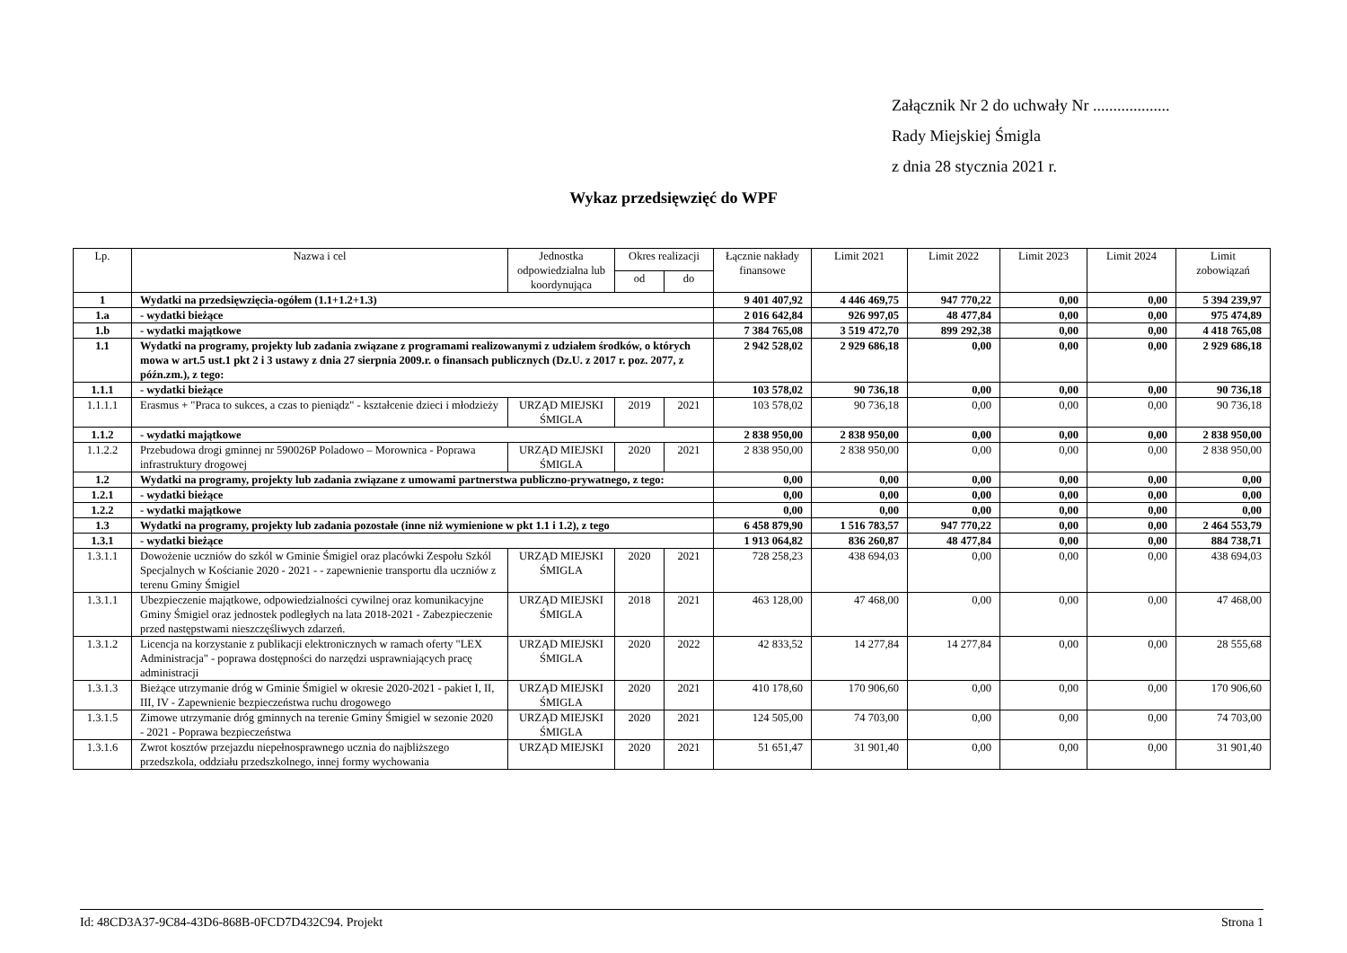Załącznik Nr 2 do uchwały Nr ...................
Rady Miejskiej Śmigla
z dnia 28 stycznia 2021 r.
Wykaz przedsięwzięć do WPF
| Lp. | Nazwa i cel | Jednostka odpowiedzialna lub koordynująca | Okres realizacji | | Łącznie nakłady finansowe | Limit 2021 | Limit 2022 | Limit 2023 | Limit 2024 | Limit zobowiązań |
| --- | --- | --- | --- | --- | --- | --- | --- | --- | --- | --- |
| | | | od | do | | | | | | |
| 1 | Wydatki na przedsięwzięcia-ogółem (1.1+1.2+1.3) | | | | 9 401 407,92 | 4 446 469,75 | 947 770,22 | 0,00 | 0,00 | 5 394 239,97 |
| 1.a | - wydatki bieżące | | | | 2 016 642,84 | 926 997,05 | 48 477,84 | 0,00 | 0,00 | 975 474,89 |
| 1.b | - wydatki majątkowe | | | | 7 384 765,08 | 3 519 472,70 | 899 292,38 | 0,00 | 0,00 | 4 418 765,08 |
| 1.1 | Wydatki na programy, projekty lub zadania związane z programami realizowanymi z udziałem środków, o których mowa w art.5 ust.1 pkt 2 i 3 ustawy z dnia 27 sierpnia 2009.r. o finansach publicznych (Dz.U. z 2017 r. poz. 2077, z późn.zm.), z tego: | | | | 2 942 528,02 | 2 929 686,18 | 0,00 | 0,00 | 0,00 | 2 929 686,18 |
| 1.1.1 | - wydatki bieżące | | | | 103 578,02 | 90 736,18 | 0,00 | 0,00 | 0,00 | 90 736,18 |
| 1.1.1.1 | Erasmus + "Praca to sukces, a czas to pieniądz" - kształcenie dzieci i młodzieży | URZĄD MIEJSKI ŚMIGLA | 2019 | 2021 | 103 578,02 | 90 736,18 | 0,00 | 0,00 | 0,00 | 90 736,18 |
| 1.1.2 | - wydatki majątkowe | | | | 2 838 950,00 | 2 838 950,00 | 0,00 | 0,00 | 0,00 | 2 838 950,00 |
| 1.1.2.2 | Przebudowa drogi gminnej nr 590026P Poladowo – Morownica - Poprawa infrastruktury drogowej | URZĄD MIEJSKI ŚMIGLA | 2020 | 2021 | 2 838 950,00 | 2 838 950,00 | 0,00 | 0,00 | 0,00 | 2 838 950,00 |
| 1.2 | Wydatki na programy, projekty lub zadania związane z umowami partnerstwa publiczno-prywatnego, z tego: | | | | 0,00 | 0,00 | 0,00 | 0,00 | 0,00 | 0,00 |
| 1.2.1 | - wydatki bieżące | | | | 0,00 | 0,00 | 0,00 | 0,00 | 0,00 | 0,00 |
| 1.2.2 | - wydatki majątkowe | | | | 0,00 | 0,00 | 0,00 | 0,00 | 0,00 | 0,00 |
| 1.3 | Wydatki na programy, projekty lub zadania pozostałe (inne niż wymienione w pkt 1.1 i 1.2), z tego | | | | 6 458 879,90 | 1 516 783,57 | 947 770,22 | 0,00 | 0,00 | 2 464 553,79 |
| 1.3.1 | - wydatki bieżące | | | | 1 913 064,82 | 836 260,87 | 48 477,84 | 0,00 | 0,00 | 884 738,71 |
| 1.3.1.1 | Dowożenie uczniów do szkól w Gminie Śmigiel oraz placówki Zespołu Szkól Specjalnych w Kościanie 2020 - 2021 - - zapewnienie transportu dla uczniów z terenu Gminy Śmigiel | URZĄD MIEJSKI ŚMIGLA | 2020 | 2021 | 728 258,23 | 438 694,03 | 0,00 | 0,00 | 0,00 | 438 694,03 |
| 1.3.1.1 | Ubezpieczenie majątkowe, odpowiedzialności cywilnej oraz komunikacyjne Gminy Śmigiel oraz jednostek podległych na lata 2018-2021 - Zabezpieczenie przed następstwami nieszczęśliwych zdarzeń. | URZĄD MIEJSKI ŚMIGLA | 2018 | 2021 | 463 128,00 | 47 468,00 | 0,00 | 0,00 | 0,00 | 47 468,00 |
| 1.3.1.2 | Licencja na korzystanie z publikacji elektronicznych w ramach oferty "LEX Administracja" - poprawa dostępności do narzędzi usprawniających pracę administracji | URZĄD MIEJSKI ŚMIGLA | 2020 | 2022 | 42 833,52 | 14 277,84 | 14 277,84 | 0,00 | 0,00 | 28 555,68 |
| 1.3.1.3 | Bieżące utrzymanie dróg w Gminie Śmigiel w okresie 2020-2021 - pakiet I, II, III, IV - Zapewnienie bezpieczeństwa ruchu drogowego | URZĄD MIEJSKI ŚMIGLA | 2020 | 2021 | 410 178,60 | 170 906,60 | 0,00 | 0,00 | 0,00 | 170 906,60 |
| 1.3.1.5 | Zimowe utrzymanie dróg gminnych na terenie Gminy Śmigiel w sezonie 2020 - 2021 - Poprawa bezpieczeństwa | URZĄD MIEJSKI ŚMIGLA | 2020 | 2021 | 124 505,00 | 74 703,00 | 0,00 | 0,00 | 0,00 | 74 703,00 |
| 1.3.1.6 | Zwrot kosztów przejazdu niepełnosprawnego ucznia do najbliższego przedszkola, oddziału przedszkolnego, innej formy wychowania | URZĄD MIEJSKI | 2020 | 2021 | 51 651,47 | 31 901,40 | 0,00 | 0,00 | 0,00 | 31 901,40 |
Id: 48CD3A37-9C84-43D6-868B-0FCD7D432C94. Projekt Strona 1